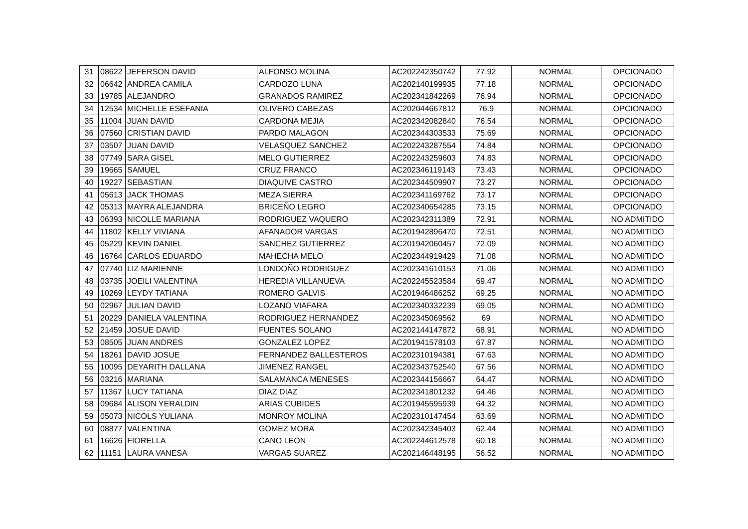| 31 | 08622 | JEFERSON DAVID | ALFONSO MOLINA | AC202242350742 | 77.92 | NORMAL | OPCIONADO |
| 32 | 06642 | ANDREA CAMILA | CARDOZO LUNA | AC202140199935 | 77.18 | NORMAL | OPCIONADO |
| 33 | 19785 | ALEJANDRO | GRANADOS RAMIREZ | AC202341842269 | 76.94 | NORMAL | OPCIONADO |
| 34 | 12534 | MICHELLE ESEFANIA | OLIVERO CABEZAS | AC202044667812 | 76.9 | NORMAL | OPCIONADO |
| 35 | 11004 | JUAN DAVID | CARDONA MEJIA | AC202342082840 | 76.54 | NORMAL | OPCIONADO |
| 36 | 07560 | CRISTIAN DAVID | PARDO MALAGON | AC202344303533 | 75.69 | NORMAL | OPCIONADO |
| 37 | 03507 | JUAN DAVID | VELASQUEZ SANCHEZ | AC202243287554 | 74.84 | NORMAL | OPCIONADO |
| 38 | 07749 | SARA GISEL | MELO GUTIERREZ | AC202243259603 | 74.83 | NORMAL | OPCIONADO |
| 39 | 19665 | SAMUEL | CRUZ FRANCO | AC202346119143 | 73.43 | NORMAL | OPCIONADO |
| 40 | 19227 | SEBASTIAN | DIAQUIVE CASTRO | AC202344509907 | 73.27 | NORMAL | OPCIONADO |
| 41 | 05613 | JACK THOMAS | MEZA SIERRA | AC202341169762 | 73.17 | NORMAL | OPCIONADO |
| 42 | 05313 | MAYRA ALEJANDRA | BRICEÑO LEGRO | AC202340654285 | 73.15 | NORMAL | OPCIONADO |
| 43 | 06393 | NICOLLE MARIANA | RODRIGUEZ VAQUERO | AC202342311389 | 72.91 | NORMAL | NO ADMITIDO |
| 44 | 11802 | KELLY VIVIANA | AFANADOR VARGAS | AC201942896470 | 72.51 | NORMAL | NO ADMITIDO |
| 45 | 05229 | KEVIN DANIEL | SANCHEZ GUTIERREZ | AC201942060457 | 72.09 | NORMAL | NO ADMITIDO |
| 46 | 16764 | CARLOS EDUARDO | MAHECHA MELO | AC202344919429 | 71.08 | NORMAL | NO ADMITIDO |
| 47 | 07740 | LIZ MARIENNE | LONDOÑO RODRIGUEZ | AC202341610153 | 71.06 | NORMAL | NO ADMITIDO |
| 48 | 03735 | JOEILI VALENTINA | HEREDIA VILLANUEVA | AC202245523584 | 69.47 | NORMAL | NO ADMITIDO |
| 49 | 10269 | LEYDY TATIANA | ROMERO GALVIS | AC201946486252 | 69.25 | NORMAL | NO ADMITIDO |
| 50 | 02967 | JULIAN DAVID | LOZANO VIAFARA | AC202340332239 | 69.05 | NORMAL | NO ADMITIDO |
| 51 | 20229 | DANIELA VALENTINA | RODRIGUEZ HERNANDEZ | AC202345069562 | 69 | NORMAL | NO ADMITIDO |
| 52 | 21459 | JOSUE DAVID | FUENTES SOLANO | AC202144147872 | 68.91 | NORMAL | NO ADMITIDO |
| 53 | 08505 | JUAN ANDRES | GONZALEZ LOPEZ | AC201941578103 | 67.87 | NORMAL | NO ADMITIDO |
| 54 | 18261 | DAVID JOSUE | FERNANDEZ BALLESTEROS | AC202310194381 | 67.63 | NORMAL | NO ADMITIDO |
| 55 | 10095 | DEYARITH DALLANA | JIMENEZ RANGEL | AC202343752540 | 67.56 | NORMAL | NO ADMITIDO |
| 56 | 03216 | MARIANA | SALAMANCA MENESES | AC202344156667 | 64.47 | NORMAL | NO ADMITIDO |
| 57 | 11367 | LUCY TATIANA | DIAZ DIAZ | AC202341801232 | 64.46 | NORMAL | NO ADMITIDO |
| 58 | 09684 | ALISON YERALDIN | ARIAS CUBIDES | AC201945595939 | 64.32 | NORMAL | NO ADMITIDO |
| 59 | 05073 | NICOLS YULIANA | MONROY MOLINA | AC202310147454 | 63.69 | NORMAL | NO ADMITIDO |
| 60 | 08877 | VALENTINA | GOMEZ MORA | AC202342345403 | 62.44 | NORMAL | NO ADMITIDO |
| 61 | 16626 | FIORELLA | CANO LEON | AC202244612578 | 60.18 | NORMAL | NO ADMITIDO |
| 62 | 11151 | LAURA VANESA | VARGAS SUAREZ | AC202146448195 | 56.52 | NORMAL | NO ADMITIDO |